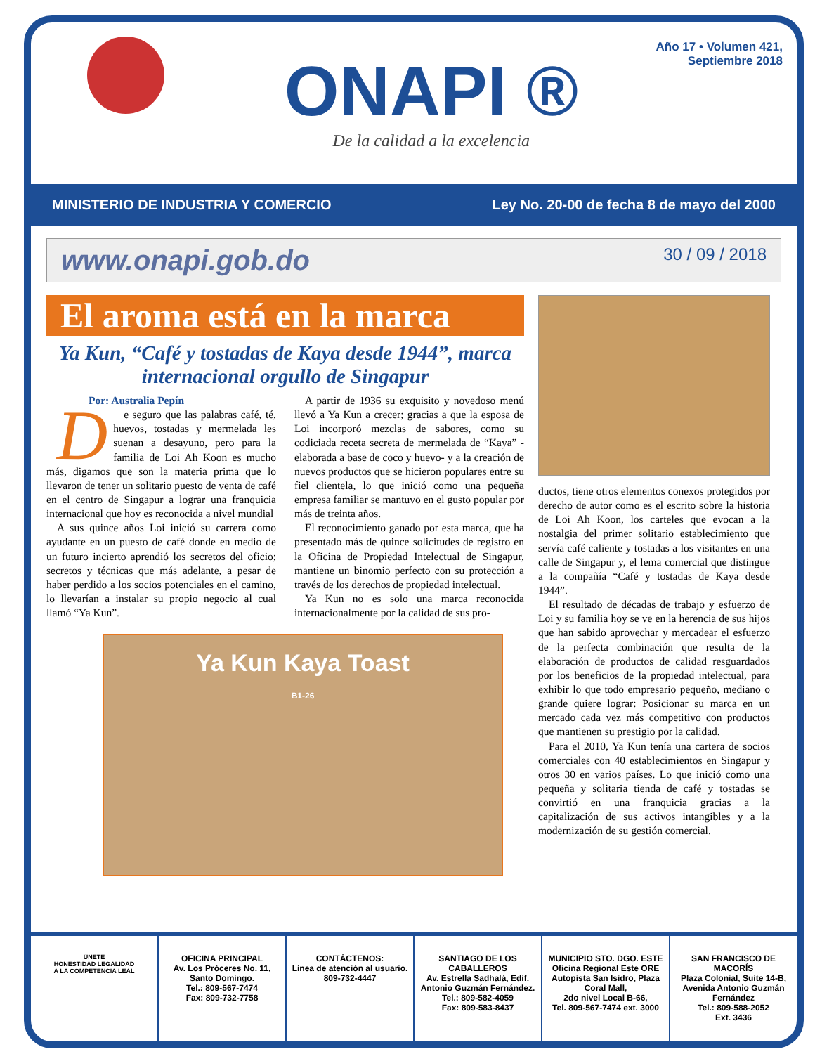ONAPI ®
De la calidad a la excelencia
Año 17 • Volumen 421,
Septiembre 2018
MINISTERIO DE INDUSTRIA Y COMERCIO Ley No. 20-00 de fecha 8 de mayo del 2000
www.onapi.gob.do 30 / 09 / 2018
El aroma está en la marca
Ya Kun, “Café y tostadas de Kaya desde 1944”, marca internacional orgullo de Singapur
Por: Australia Pepín
De seguro que las palabras café, té, huevos, tostadas y mermelada les suenan a desayuno, pero para la familia de Loi Ah Koon es mucho más, digamos que son la materia prima que lo llevaron de tener un solitario puesto de venta de café en el centro de Singapur a lograr una franquicia internacional que hoy es reconocida a nivel mundial
A sus quince años Loi inició su carrera como ayudante en un puesto de café donde en medio de un futuro incierto aprendió los secretos del oficio; secretos y técnicas que más adelante, a pesar de haber perdido a los socios potenciales en el camino, lo llevarían a instalar su propio negocio al cual llamó “Ya Kun”.
A partir de 1936 su exquisito y novedoso menú llevó a Ya Kun a crecer; gracias a que la esposa de Loi incorporó mezclas de sabores, como su codiciada receta secreta de mermelada de “Kaya” -elaborada a base de coco y huevo- y a la creación de nuevos productos que se hicieron populares entre su fiel clientela, lo que inició como una pequeña empresa familiar se mantuvo en el gusto popular por más de treinta años.
El reconocimiento ganado por esta marca, que ha presentado más de quince solicitudes de registro en la Oficina de Propiedad Intelectual de Singapur, mantiene un binomio perfecto con su protección a través de los derechos de propiedad intelectual.
Ya Kun no es solo una marca reconocida internacionalmente por la calidad de sus pro-
Ya Kun Kaya Toast
B1-26
ductos, tiene otros elementos conexos protegidos por derecho de autor como es el escrito sobre la historia de Loi Ah Koon, los carteles que evocan a la nostalgia del primer solitario establecimiento que servía café caliente y tostadas a los visitantes en una calle de Singapur y, el lema comercial que distingue a la compañía “Café y tostadas de Kaya desde 1944”.
El resultado de décadas de trabajo y esfuerzo de Loi y su familia hoy se ve en la herencia de sus hijos que han sabido aprovechar y mercadear el esfuerzo de la perfecta combinación que resulta de la elaboración de productos de calidad resguardados por los beneficios de la propiedad intelectual, para exhibir lo que todo empresario pequeño, mediano o grande quiere lograr: Posicionar su marca en un mercado cada vez más competitivo con productos que mantienen su prestigio por la calidad.
Para el 2010, Ya Kun tenía una cartera de socios comerciales con 40 establecimientos en Singapur y otros 30 en varios países. Lo que inició como una pequeña y solitaria tienda de café y tostadas se convirtió en una franquicia gracias a la capitalización de sus activos intangibles y a la modernización de su gestión comercial.
ÚNETE
HONESTIDAD LEGALIDAD
A LA COMPETENCIA LEAL
OFICINA PRINCIPAL
Av. Los Próceres No. 11,
Santo Domingo.
Tel.: 809-567-7474
Fax: 809-732-7758
CONTÁCTENOS:
Línea de atención al usuario.
809-732-4447
SANTIAGO DE LOS CABALLEROS
Av. Estrella Sadhalá, Edif. Antonio Guzmán Fernández.
Tel.: 809-582-4059
Fax: 809-583-8437
MUNICIPIO STO. DGO. ESTE
Oficina Regional Este ORE
Autopista San Isidro, Plaza Coral Mall,
2do nivel Local B-66,
Tel. 809-567-7474 ext. 3000
SAN FRANCISCO DE MACORÍS
Plaza Colonial, Suite 14-B, Avenida Antonio Guzmán Fernández
Tel.: 809-588-2052
Ext. 3436